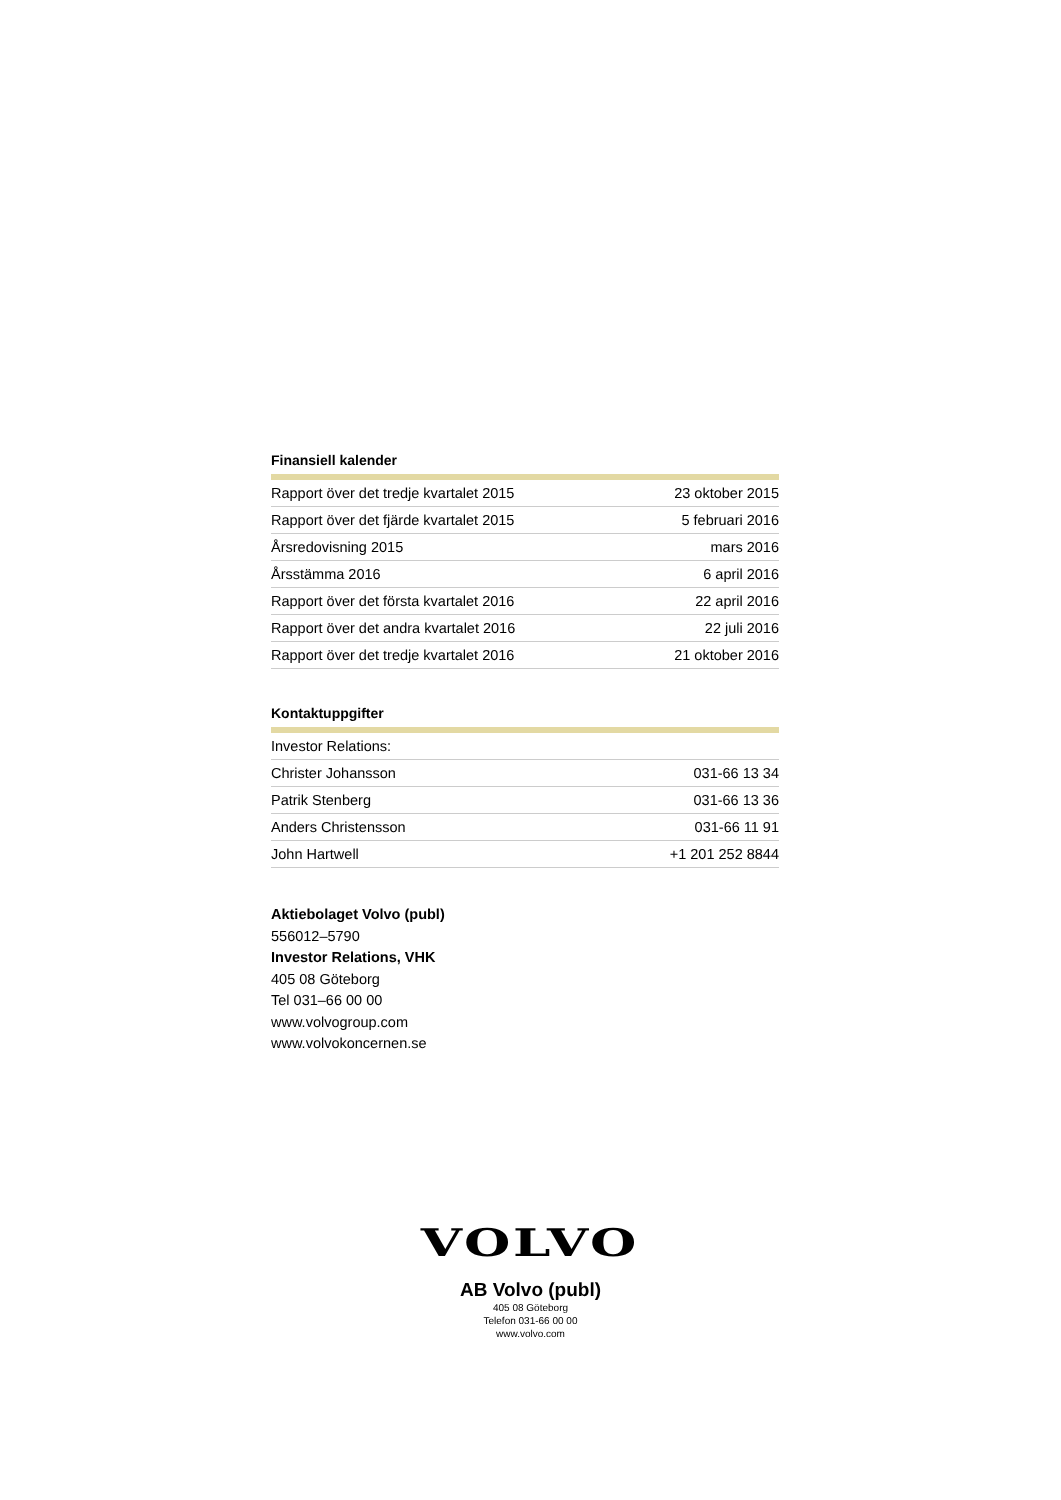Finansiell kalender
| Rapport över det tredje kvartalet 2015 | 23 oktober 2015 |
| Rapport över det fjärde kvartalet 2015 | 5 februari 2016 |
| Årsredovisning 2015 | mars 2016 |
| Årsstämma 2016 | 6 april 2016 |
| Rapport över det första kvartalet 2016 | 22 april 2016 |
| Rapport över det andra kvartalet 2016 | 22 juli 2016 |
| Rapport över det tredje kvartalet 2016 | 21 oktober 2016 |
Kontaktuppgifter
| Investor Relations: | |
| Christer Johansson | 031-66 13 34 |
| Patrik Stenberg | 031-66 13 36 |
| Anders Christensson | 031-66 11 91 |
| John Hartwell | +1 201 252 8844 |
Aktiebolaget Volvo (publ)
556012–5790
Investor Relations, VHK
405 08 Göteborg
Tel 031–66 00 00
www.volvogroup.com
www.volvokoncernen.se
VOLVO
AB Volvo (publ)
405 08 Göteborg
Telefon 031-66 00 00
www.volvo.com